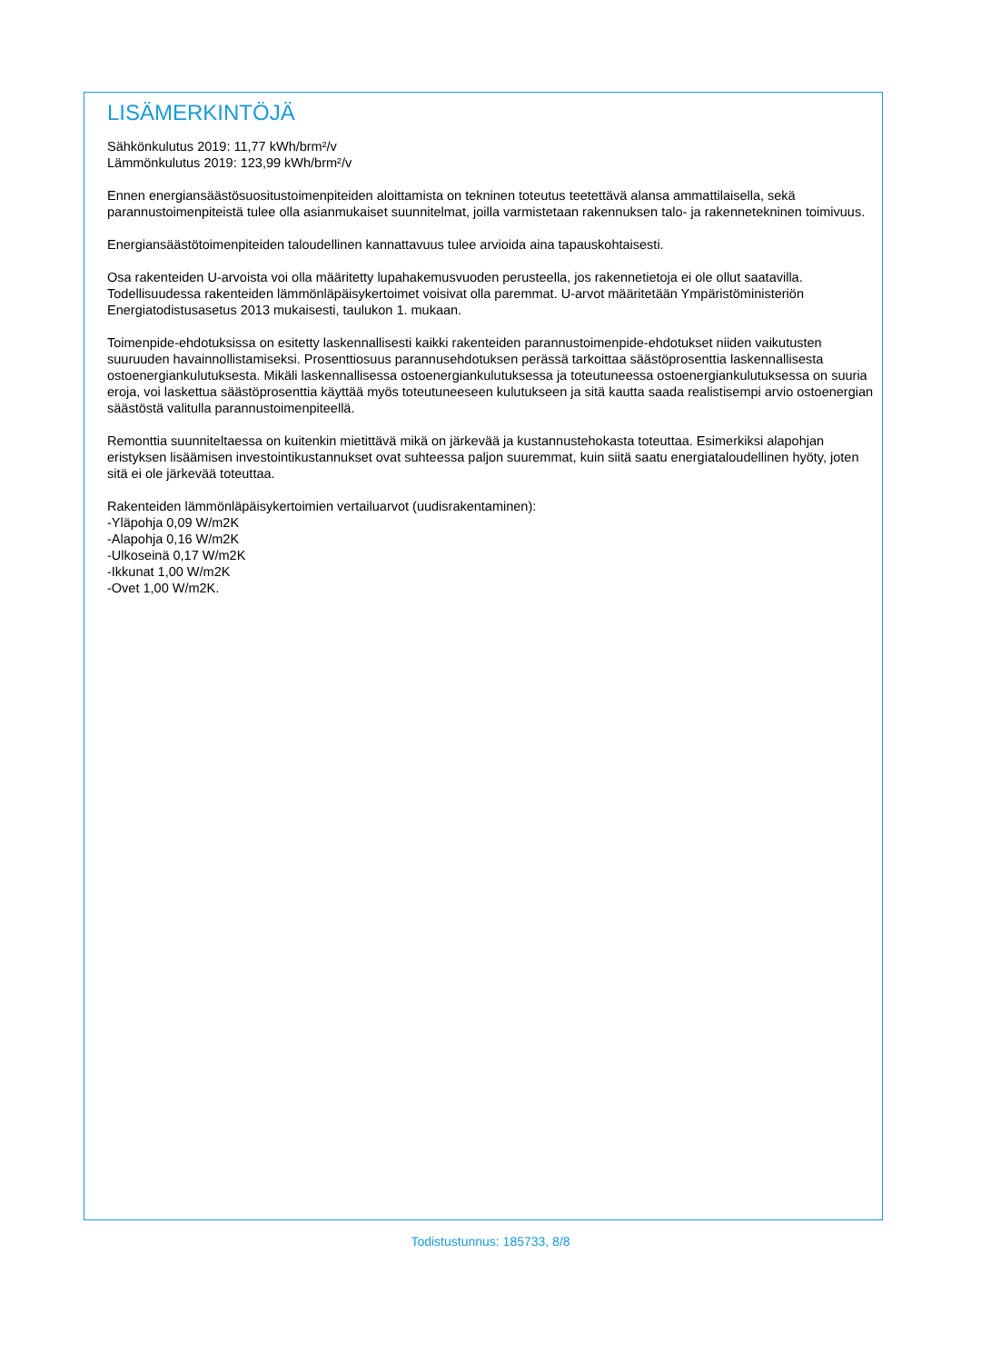LISÄMERKINTÖJÄ
Sähkönkulutus 2019: 11,77 kWh/brm²/v
Lämmönkulutus 2019: 123,99 kWh/brm²/v
Ennen energiansäästösuositustoimenpiteiden aloittamista on tekninen toteutus teetettävä alansa ammattilaisella, sekä parannustoimenpiteistä tulee olla asianmukaiset suunnitelmat, joilla varmistetaan rakennuksen talo- ja rakennetekninen toimivuus.
Energiansäästötoimenpiteiden taloudellinen kannattavuus tulee arvioida aina tapauskohtaisesti.
Osa rakenteiden U-arvoista voi olla määritetty lupahakemusvuoden perusteella, jos rakennetietoja ei ole ollut saatavilla. Todellisuudessa rakenteiden lämmönläpäisykertoimet voisivat olla paremmat. U-arvot määritetään Ympäristöministeriön Energiatodistusasetus 2013 mukaisesti, taulukon 1. mukaan.
Toimenpide-ehdotuksissa on esitetty laskennallisesti kaikki rakenteiden parannustoimenpide-ehdotukset niiden vaikutusten suuruuden havainnollistamiseksi. Prosenttiosuus parannusehdotuksen perässä tarkoittaa säästöprosenttia laskennallisesta ostoenergiankulutuksesta. Mikäli laskennallisessa ostoenergiankulutuksessa ja toteutuneessa ostoenergiankulutuksessa on suuria eroja, voi laskettua säästöprosenttia käyttää myös toteutuneeseen kulutukseen ja sitä kautta saada realistisempi arvio ostoenergian säästöstä valitulla parannustoimenpiteellä.
Remonttia suunniteltaessa on kuitenkin mietittävä mikä on järkevää ja kustannustehokasta toteuttaa. Esimerkiksi alapohjan eristyksen lisäämisen investointikustannukset ovat suhteessa paljon suuremmat, kuin siitä saatu energiataloudellinen hyöty, joten sitä ei ole järkevää toteuttaa.
Rakenteiden lämmönläpäisykertoimien vertailuarvot (uudisrakentaminen):
-Yläpohja 0,09 W/m2K
-Alapohja 0,16 W/m2K
-Ulkoseinä 0,17 W/m2K
-Ikkunat 1,00 W/m2K
-Ovet 1,00 W/m2K.
Todistustunnus: 185733, 8/8